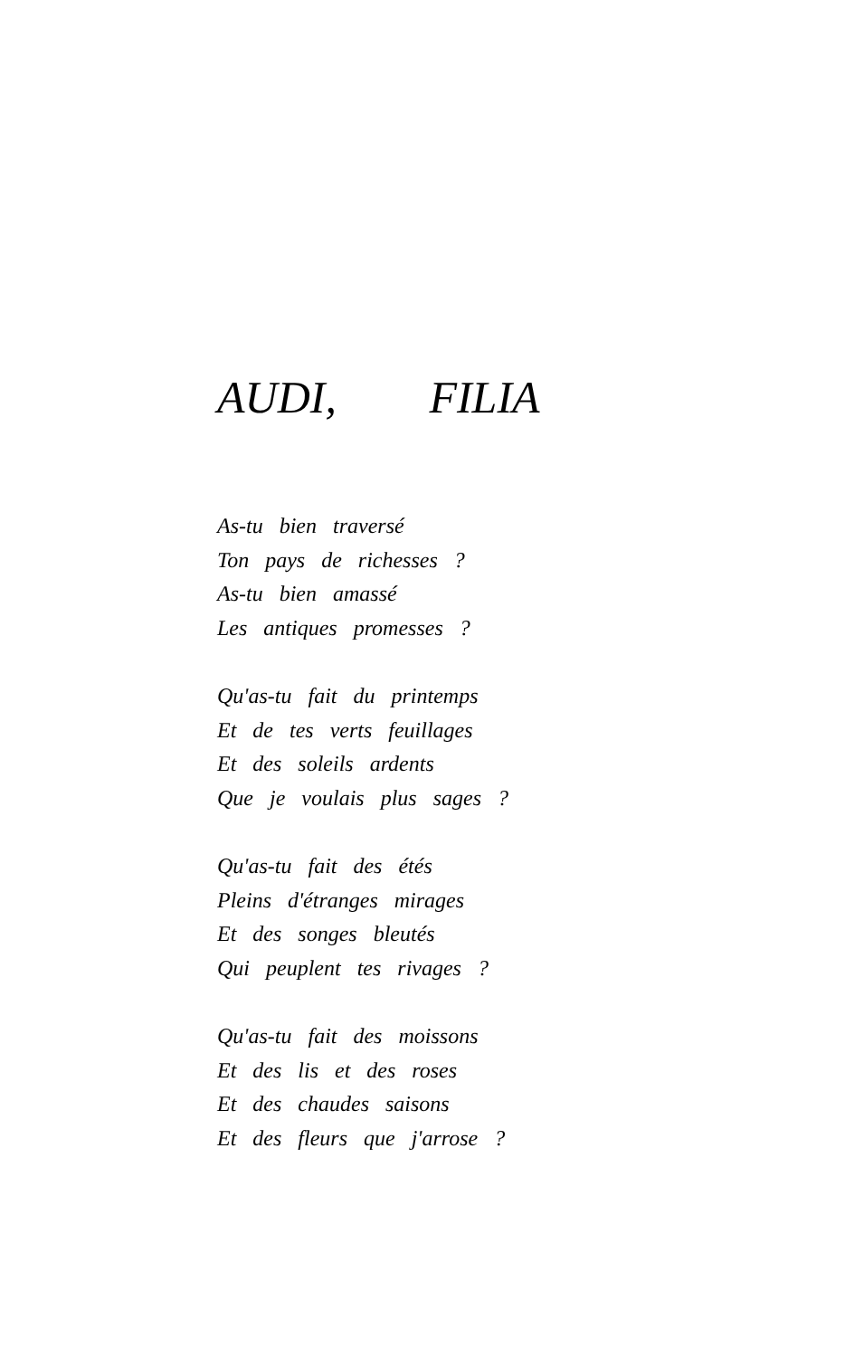AUDI, FILIA
As-tu bien traversé
Ton pays de richesses ?
As-tu bien amassé
Les antiques promesses ?
Qu'as-tu fait du printemps
Et de tes verts feuillages
Et des soleils ardents
Que je voulais plus sages ?
Qu'as-tu fait des étés
Pleins d'étranges mirages
Et des songes bleutés
Qui peuplent tes rivages ?
Qu'as-tu fait des moissons
Et des lis et des roses
Et des chaudes saisons
Et des fleurs que j'arrose ?